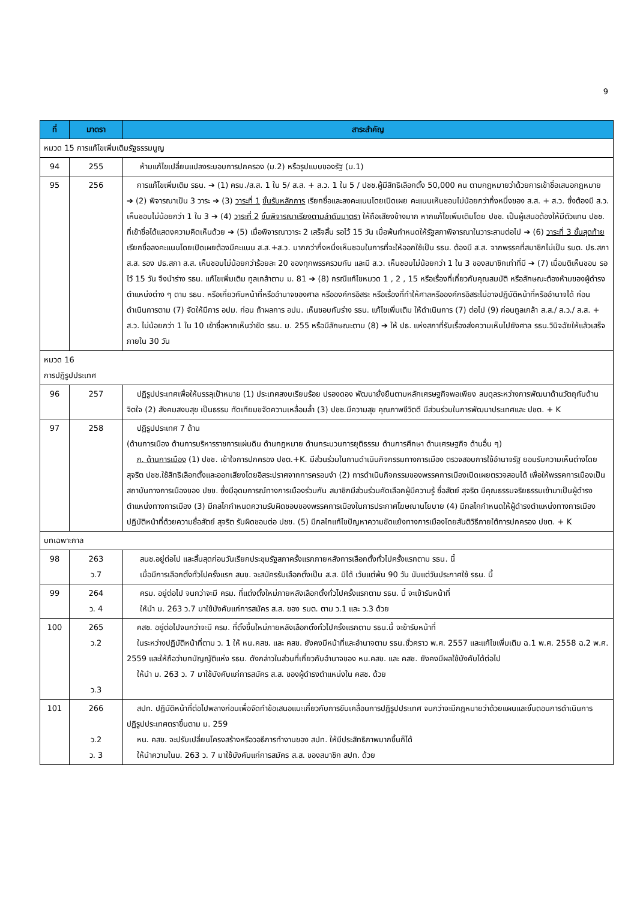9
| ที่ | มาตรา | สาระสำคัญ |
| --- | --- | --- |
| หมวด 15 การแก้ไขเพิ่มเติมรัฐธรรมนูญ | | |
| 94 | 255 | ห้ามแก้ไขเปลี่ยนแปลงระบอบการปกครอง (ม.2) หรือรูปแบบของรัฐ (ม.1) |
| 95 | 256 | การแก้ไขเพิ่มเติม รธน. ➔ (1) ครม./ส.ส. 1 ใน 5/ ส.ส. + ส.ว. 1 ใน 5 / ปชช.ผู้มีสิทธิเลือกตั้ง 50,000 คน ตามกฎหมายว่าด้วยการเข้าชื่อเสนอกฎหมาย ➔ (2) พิจารณาเป็น 3 วาระ ➔ (3) วาระที่ 1 ขั้นรับหลักการ เรียกชื่อและลงคะแนนโดยเปิดเผย คะแนนเห็นชอบไม่น้อยกว่ากึ่งหนึ่งของ ส.ส. + ส.ว. ซึ่งต้องมี ส.ว. เห็นชอบไม่น้อยกว่า 1 ใน 3 ➔ (4) วาระที่ 2 ขั้นพิจารณาเรียงตามลำดับมาตรา ให้ถือเสียงข้างมาก หากแก้ไขเพิ่มเติมโดย ปชช. เป็นผู้เสนอต้องให้มีตัวแทน ปชช. ที่เข้าชื่อได้แสดงความคิดเห็นด้วย ➔ (5) เมื่อพิจารณาวาระ 2 เสร็จสิ้น รอไว้ 15 วัน เมื่อพ้นกำหนดให้รัฐสภาพิจารณาในวาระสามต่อไป ➔ (6) วาระที่ 3 ขั้นสุดท้าย เรียกชื่อลงคะแนนโดยเปิดเผยต้องมีคะแนน ส.ส.+ส.ว. มากกว่ากึ่งหนึ่งเห็นชอบในการที่จะให้ออกใช้เป็น รธน. ต้องมี ส.ส. จากพรรคที่สมาชิกไม่เป็น รมต. ปธ.สภา ส.ส. รอง ปธ.สภา ส.ส. เห็นชอบไม่น้อยกว่าร้อยละ 20 ของทุกพรรครวมกัน และมี ส.ว. เห็นชอบไม่น้อยกว่า 1 ใน 3 ของสมาชิกเท่าที่มี ➔ (7) เมื่อมติเห็นชอบ รอไว้ 15 วัน จึงนำร่าง รธน. แก้ไขเพิ่มเติม ทูลเกล้าตาม ม. 81 ➔ (8) กรณีแก้ไขหมวด 1 , 2 , 15 หรือเรื่องที่เกี่ยวกับคุณสมบัติ หรือลักษณะต้องห้ามของผู้ดำรงตำแหน่งต่าง ๆ ตาม รธน. หรือเกี่ยวกับหน้าที่หรืออำนาจของศาล หรือองค์กรอิสระ หรือเรื่องที่ทำให้ศาลหรือองค์กรอิสระไม่อาจปฏิบัติหน้าที่หรืออำนาจได้ ก่อนดำเนินการตาม (7) จัดให้มีการ อปม. ก่อน ถ้าผลการ อปม. เห็นชอบกับร่าง รธน. แก้ไขเพิ่มเติม ให้ดำเนินการ (7) ต่อไป (9) ก่อนทูลเกล้า ส.ส./ ส.ว./ ส.ส. + ส.ว. ไม่น้อยกว่า 1 ใน 10 เข้าชื่อหากเห็นว่าขัด รธน. ม. 255 หรือมีลักษณะตาม (8) ➔ ให้ ปธ. แห่งสภาที่รับเรื่องส่งความเห็นไปยังศาล รธน.วินิจฉัยให้แล้วเสร็จภายใน 30 วัน |
| หมวด 16 การปฏิรูปประเทศ | | |
| 96 | 257 | ปฏิรูปประเทศเพื่อให้บรรลุเป้าหมาย (1) ประเทศสงบเรียบร้อย ปรองดอง พัฒนายั่งยืนตามหลักเศรษฐกิจพอเพียง สมดุลระหว่างการพัฒนาด้านวัตถุกับด้านจิตใจ (2) สังคมสงบสุข เป็นธรรม ทัดเทียมขจัดความเหลื่อมล้ำ (3) ปชช.มีความสุข คุณภาพชีวิตดี มีส่วนร่วมในการพัฒนาประเทศและ ปชต. + K |
| 97 | 258 | ปฏิรูปประเทศ 7 ด้าน (ด้านการเมือง ด้านการบริหารราชการแผ่นดิน ด้านกฎหมาย ด้านกระบวนการยุติธรรม ด้านการศึกษา ด้านเศรษฐกิจ ด้านอื่น ๆ) ก. ด้านการเมือง (1) ปชช. เข้าใจการปกครอง ปชต.+K. มีส่วนร่วมในกานดำเนินกิจกรรมทางการเมือง ตรวจสอบการใช้อำนาจรัฐ ยอมรับความเห็นต่างโดยสุจริต ปชช.ใช้สิทธิเลือกตั้งและออกเสียงโดยอิสระปราศจากการครอบงำ (2) การดำเนินกิจกรรมของพรรคการเมืองเปิดเผยตรวจสอบได้ เพื่อให้พรรคการเมืองเป็นสถาบันทางการเมืองของ ปชช. ซึ่งมีอุดมการณ์ทางการเมืองร่วมกัน สมาชิกมีส่วนร่วมคัดเลือกผู้มีความรู้ ซื่อสัตย์ สุจริต มีคุณธรรมจริยธรรมเข้ามาเป็นผู้ดำรงตำแหน่งทางการเมือง (3) มีกลไกกำหนดความรับผิดชอบของพรรคการเมืองในการประกาศโฆษณานโยบาย (4) มีกลไกกำหนดให้ผู้ดำรงตำแหน่งทางการเมืองปฏิบัติหน้าที่ด้วยความซื่อสัตย์ สุจริต รับผิดชอบต่อ ปชช. (5) มีกลไกแก้ไขปัญหาความขัดแย้งทางการเมืองโดยสันติวิธีภายใต้การปกครอง ปชต. + K |
| บทเฉพาะกาล | | |
| 98 | 263 ว.7 | สนช.อยู่ต่อไป และสิ้นสุดก่อนวันเรียกประชุมรัฐสภาครั้งแรกภายหลังการเลือกตั้งทั่วไปครั้งแรกตาม รธน. นี้ เมื่อมีการเลือกตั้งทั่วไปครั้งแรก สนช. จะสมัครรับเลือกตั้งเป็น ส.ส. มิได้ เว้นแต่พ้น 90 วัน นับแต่วันประกาศใช้ รธน. นี้ |
| 99 | 264 ว. 4 | ครม. อยู่ต่อไป จนกว่าจะมี ครม. ที่แต่งตั้งใหม่ภายหลังเลือกตั้งทั่วไปครั้งแรกตาม รธน. นี้ จะเข้ารับหน้าที่ ให้นำ ม. 263 ว.7 มาใช้บังคับแก่การสมัคร ส.ส. ของ รมต. ตาม ว.1 และ ว.3 ด้วย |
| 100 | 265 ว.2 ว.3 | คสช. อยู่ต่อไปจนกว่าจะมี ครม. ที่ตั้งขึ้นใหม่ภายหลังเลือกตั้งทั่วไปครั้งแรกตาม รธน.นี้ จะข้ารับหน้าที่ ในระหว่างปฏิบัติหน้าที่ตาม ว. 1 ให้ หน.คสช. และ คสช. ยังคงมีหน้าที่และอำนาจตาม รธน.ชั่วคราว พ.ศ. 2557 และแก้ไขเพิ่มเติม ฉ.1 พ.ศ. 2558 ฉ.2 พ.ศ. 2559 และให้ถือว่าบทบัญญัติแห่ง รธน. ดังกล่าวในส่วนที่เกี่ยวกับอำนาจของ หน.คสช. และ คสช. ยังคงมีผลใช้บังคับได้ต่อไป ให้นำ ม. 263 ว. 7 มาใช้บังคับแก่การสมัคร ส.ส. ของผู้ดำรงตำแหน่งใน คสช. ด้วย |
| 101 | 266 ว.2 ว. 3 | สปท. ปฏิบัติหน้าที่ต่อไปพลางก่อนเพื่อจัดทำข้อเสนอแนะเกี่ยวกับการขับเคลื่อนการปฏิรูปประเทศ จนกว่าจะมีกฎหมายว่าด้วยแผนและขั้นตอนการดำเนินการปฏิรูปประเทศตราขึ้นตาม ม. 259 หน. คสช. จะปรับเปลี่ยนโครงสร้างหรือวอธีการทำงานของ สปท. ให้มีประสิทธิภาพมากขึ้นก็ได้ ให้นำความในม. 263 ว. 7 มาใช้บังคับแก่การสมัคร ส.ส. ของสมาชิก สปท. ด้วย |